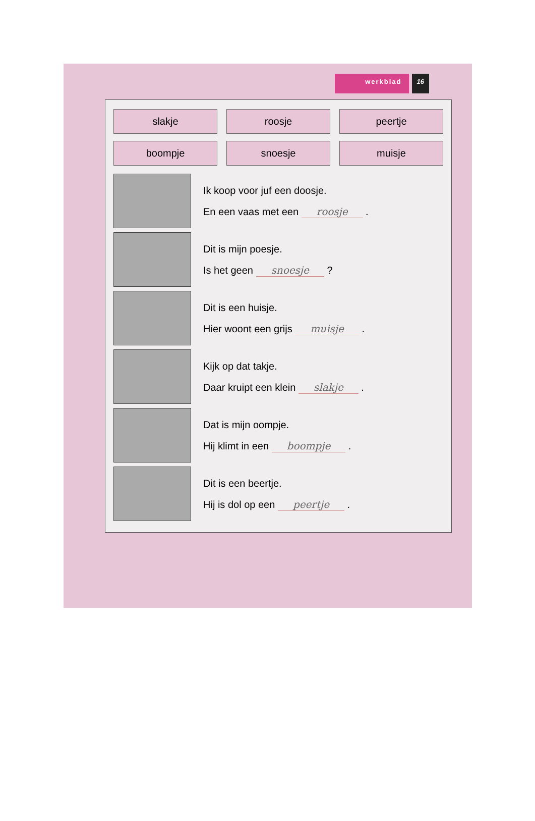werkblad 16
slakje
roosje
peertje
boompje
snoesje
muisje
Ik koop voor juf een doosje.
En een vaas met een roosje .
Dit is mijn poesje.
Is het geen snoesje ?
Dit is een huisje.
Hier woont een grijs muisje .
Kijk op dat takje.
Daar kruipt een klein slakje .
Dat is mijn oompje.
Hij klimt in een boompje .
Dit is een beertje.
Hij is dol op een peertje .